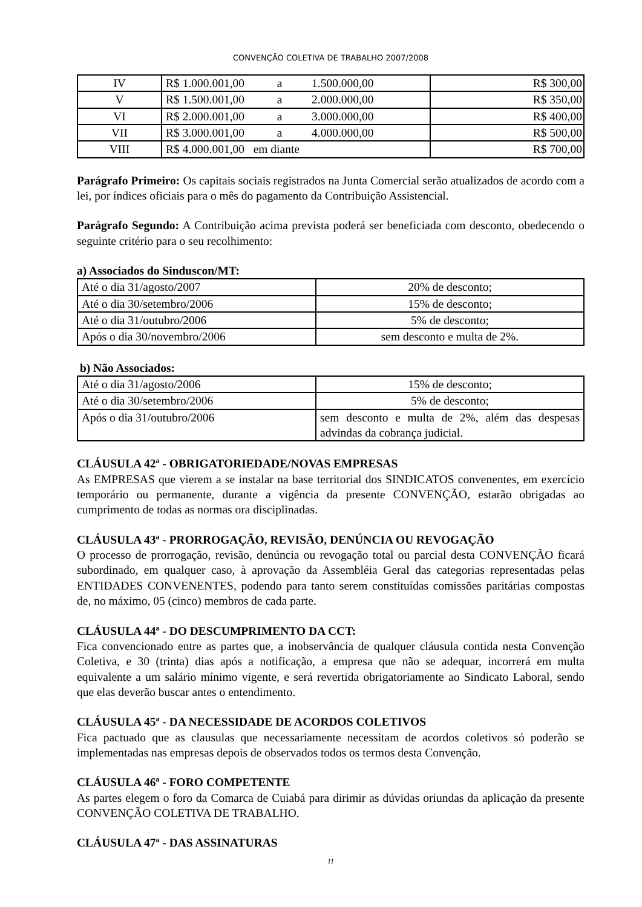CONVENÇÃO COLETIVA DE TRABALHO 2007/2008
| IV | R$ 1.000.001,00 a 1.500.000,00 | R$ 300,00 |
| V | R$ 1.500.001,00 a 2.000.000,00 | R$ 350,00 |
| VI | R$ 2.000.001,00 a 3.000.000,00 | R$ 400,00 |
| VII | R$ 3.000.001,00 a 4.000.000,00 | R$ 500,00 |
| VIII | R$ 4.000.001,00 em diante | R$ 700,00 |
Parágrafo Primeiro: Os capitais sociais registrados na Junta Comercial serão atualizados de acordo com a lei, por índices oficiais para o mês do pagamento da Contribuição Assistencial.
Parágrafo Segundo: A Contribuição acima prevista poderá ser beneficiada com desconto, obedecendo o seguinte critério para o seu recolhimento:
a) Associados do Sinduscon/MT:
| Até o dia 31/agosto/2007 | 20% de desconto; |
| Até o dia 30/setembro/2006 | 15% de desconto; |
| Até o dia 31/outubro/2006 | 5% de desconto; |
| Após o dia 30/novembro/2006 | sem desconto e multa de 2%. |
b) Não Associados:
| Até o dia 31/agosto/2006 | 15% de desconto; |
| Até o dia 30/setembro/2006 | 5% de desconto; |
| Após o dia 31/outubro/2006 | sem desconto e multa de 2%, além das despesas advindas da cobrança judicial. |
CLÁUSULA 42ª - OBRIGATORIEDADE/NOVAS EMPRESAS
As EMPRESAS que vierem a se instalar na base territorial dos SINDICATOS convenentes, em exercício temporário ou permanente, durante a vigência da presente CONVENÇÃO, estarão obrigadas ao cumprimento de todas as normas ora disciplinadas.
CLÁUSULA 43ª - PRORROGAÇÃO, REVISÃO, DENÚNCIA OU REVOGAÇÃO
O processo de prorrogação, revisão, denúncia ou revogação total ou parcial desta CONVENÇÃO ficará subordinado, em qualquer caso, à aprovação da Assembléia Geral das categorias representadas pelas ENTIDADES CONVENENTES, podendo para tanto serem constituídas comissões paritárias compostas de, no máximo, 05 (cinco) membros de cada parte.
CLÁUSULA 44ª - DO DESCUMPRIMENTO DA CCT:
Fica convencionado entre as partes que, a inobservância de qualquer cláusula contida nesta Convenção Coletiva, e 30 (trinta) dias após a notificação, a empresa que não se adequar, incorrerá em multa equivalente a um salário mínimo vigente, e será revertida obrigatoriamente ao Sindicato Laboral, sendo que elas deverão buscar antes o entendimento.
CLÁUSULA 45ª - DA NECESSIDADE DE ACORDOS COLETIVOS
Fica pactuado que as clausulas que necessariamente necessitam de acordos coletivos só poderão se implementadas nas empresas depois de observados todos os termos desta Convenção.
CLÁUSULA 46ª - FORO COMPETENTE
As partes elegem o foro da Comarca de Cuiabá para dirimir as dúvidas oriundas da aplicação da presente CONVENÇÃO COLETIVA DE TRABALHO.
CLÁUSULA 47ª - DAS ASSINATURAS
11